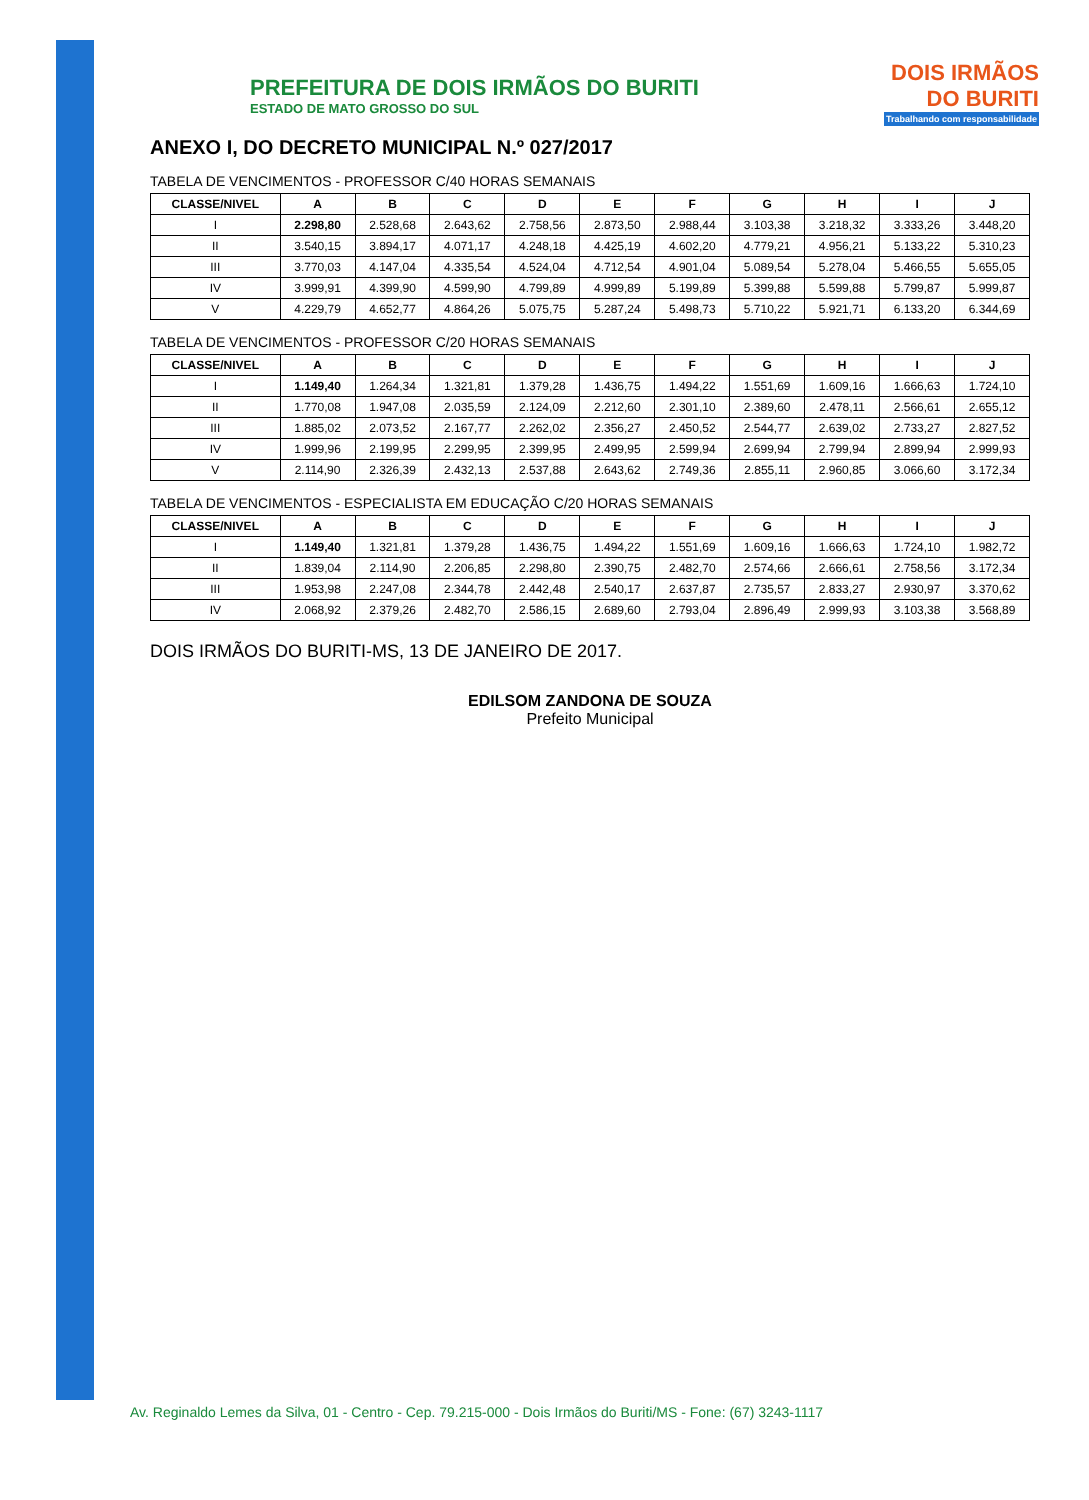DOIS IRMÃOS
DO BURITI
Trabalhando com responsabilidade
PREFEITURA DE DOIS IRMÃOS DO BURITI
ESTADO DE MATO GROSSO DO SUL
ANEXO I, DO DECRETO MUNICIPAL N.º 027/2017
TABELA DE VENCIMENTOS - PROFESSOR C/40 HORAS SEMANAIS
| CLASSE/NIVEL | A | B | C | D | E | F | G | H | I | J |
| --- | --- | --- | --- | --- | --- | --- | --- | --- | --- | --- |
| I | 2.298,80 | 2.528,68 | 2.643,62 | 2.758,56 | 2.873,50 | 2.988,44 | 3.103,38 | 3.218,32 | 3.333,26 | 3.448,20 |
| II | 3.540,15 | 3.894,17 | 4.071,17 | 4.248,18 | 4.425,19 | 4.602,20 | 4.779,21 | 4.956,21 | 5.133,22 | 5.310,23 |
| III | 3.770,03 | 4.147,04 | 4.335,54 | 4.524,04 | 4.712,54 | 4.901,04 | 5.089,54 | 5.278,04 | 5.466,55 | 5.655,05 |
| IV | 3.999,91 | 4.399,90 | 4.599,90 | 4.799,89 | 4.999,89 | 5.199,89 | 5.399,88 | 5.599,88 | 5.799,87 | 5.999,87 |
| V | 4.229,79 | 4.652,77 | 4.864,26 | 5.075,75 | 5.287,24 | 5.498,73 | 5.710,22 | 5.921,71 | 6.133,20 | 6.344,69 |
TABELA DE VENCIMENTOS - PROFESSOR C/20 HORAS SEMANAIS
| CLASSE/NIVEL | A | B | C | D | E | F | G | H | I | J |
| --- | --- | --- | --- | --- | --- | --- | --- | --- | --- | --- |
| I | 1.149,40 | 1.264,34 | 1.321,81 | 1.379,28 | 1.436,75 | 1.494,22 | 1.551,69 | 1.609,16 | 1.666,63 | 1.724,10 |
| II | 1.770,08 | 1.947,08 | 2.035,59 | 2.124,09 | 2.212,60 | 2.301,10 | 2.389,60 | 2.478,11 | 2.566,61 | 2.655,12 |
| III | 1.885,02 | 2.073,52 | 2.167,77 | 2.262,02 | 2.356,27 | 2.450,52 | 2.544,77 | 2.639,02 | 2.733,27 | 2.827,52 |
| IV | 1.999,96 | 2.199,95 | 2.299,95 | 2.399,95 | 2.499,95 | 2.599,94 | 2.699,94 | 2.799,94 | 2.899,94 | 2.999,93 |
| V | 2.114,90 | 2.326,39 | 2.432,13 | 2.537,88 | 2.643,62 | 2.749,36 | 2.855,11 | 2.960,85 | 3.066,60 | 3.172,34 |
TABELA DE VENCIMENTOS - ESPECIALISTA EM EDUCAÇÃO C/20 HORAS SEMANAIS
| CLASSE/NIVEL | A | B | C | D | E | F | G | H | I | J |
| --- | --- | --- | --- | --- | --- | --- | --- | --- | --- | --- |
| I | 1.149,40 | 1.321,81 | 1.379,28 | 1.436,75 | 1.494,22 | 1.551,69 | 1.609,16 | 1.666,63 | 1.724,10 | 1.982,72 |
| II | 1.839,04 | 2.114,90 | 2.206,85 | 2.298,80 | 2.390,75 | 2.482,70 | 2.574,66 | 2.666,61 | 2.758,56 | 3.172,34 |
| III | 1.953,98 | 2.247,08 | 2.344,78 | 2.442,48 | 2.540,17 | 2.637,87 | 2.735,57 | 2.833,27 | 2.930,97 | 3.370,62 |
| IV | 2.068,92 | 2.379,26 | 2.482,70 | 2.586,15 | 2.689,60 | 2.793,04 | 2.896,49 | 2.999,93 | 3.103,38 | 3.568,89 |
DOIS IRMÃOS DO BURITI-MS, 13 DE JANEIRO DE 2017.
EDILSOM ZANDONA DE SOUZA
Prefeito Municipal
Av. Reginaldo Lemes da Silva, 01 - Centro - Cep. 79.215-000 - Dois Irmãos do Buriti/MS - Fone: (67) 3243-1117